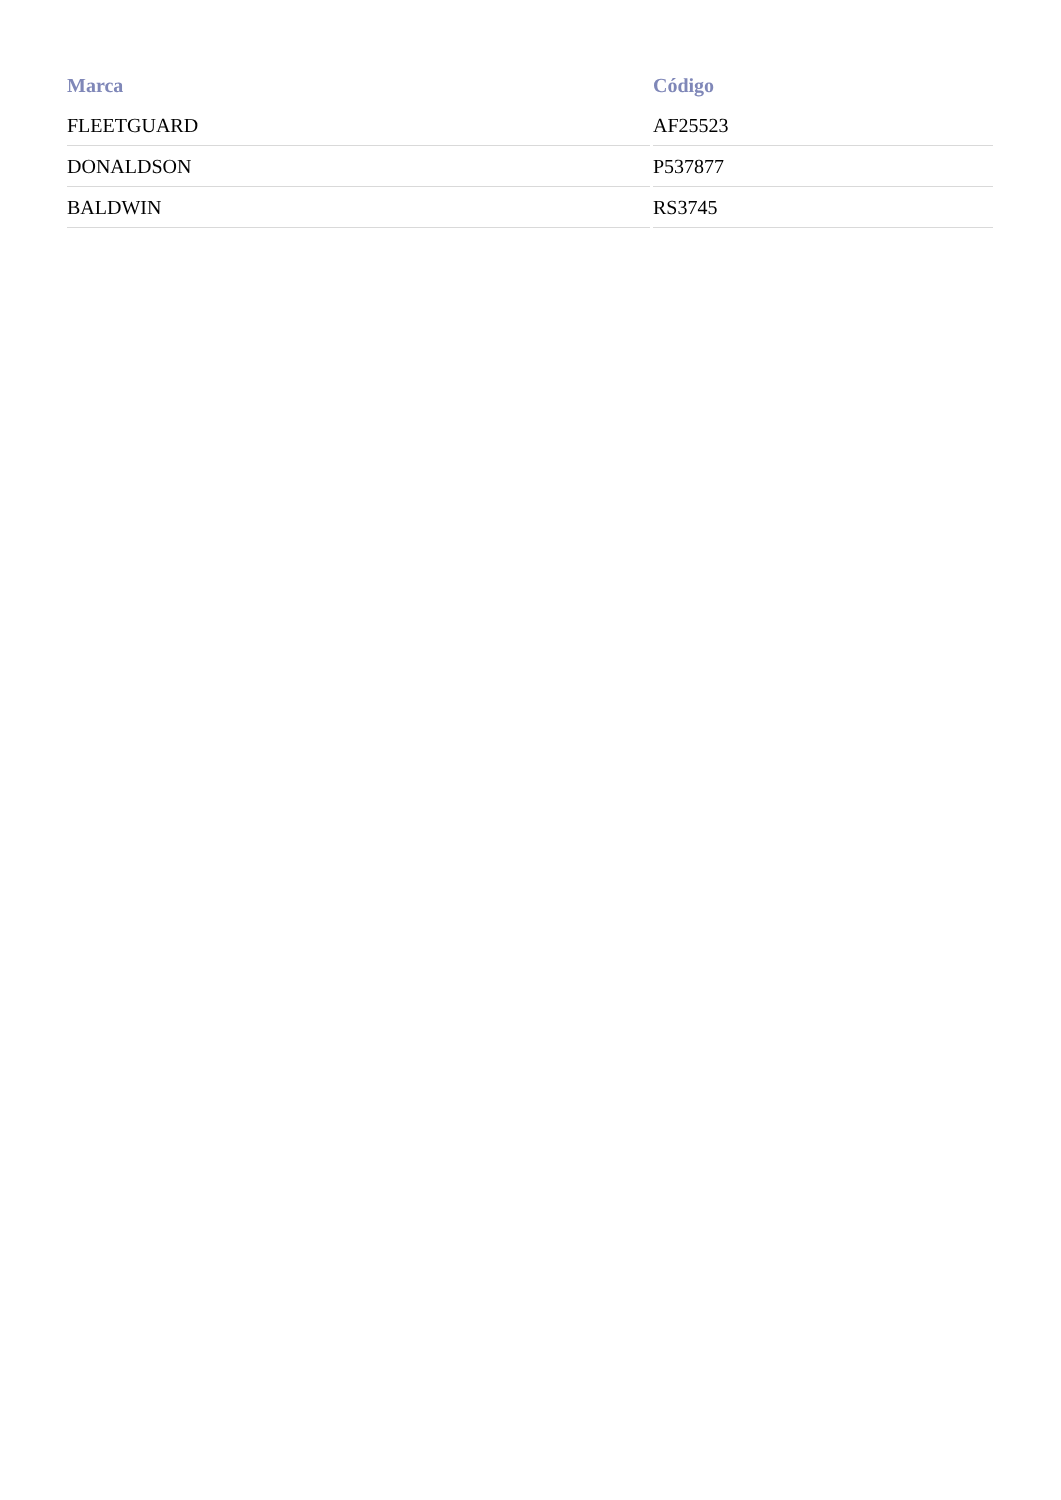| Marca | Código |
| --- | --- |
| FLEETGUARD | AF25523 |
| DONALDSON | P537877 |
| BALDWIN | RS3745 |